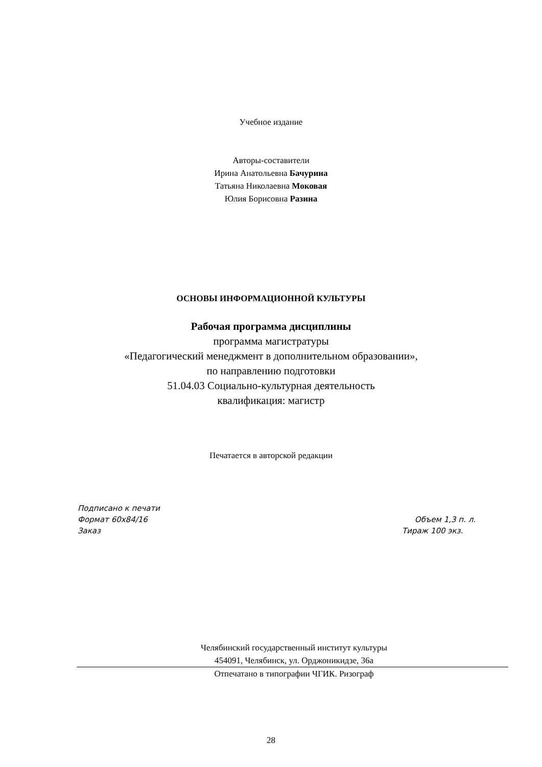Учебное издание
Авторы-составители
Ирина Анатольевна Бачурина
Татьяна Николаевна Моковая
Юлия Борисовна Разина
ОСНОВЫ ИНФОРМАЦИОННОЙ КУЛЬТУРЫ
Рабочая программа дисциплины
программа магистратуры
«Педагогический менеджмент в дополнительном образовании»,
по направлению подготовки
51.04.03 Социально-культурная деятельность
квалификация: магистр
Печатается в авторской редакции
Подписано к печати
Формат 60х84/16 Объем 1,3 п. л.
Заказ Тираж 100 экз.
Челябинский государственный институт культуры
454091, Челябинск, ул. Орджоникидзе, 36а
Отпечатано в типографии ЧГИК. Ризограф
28